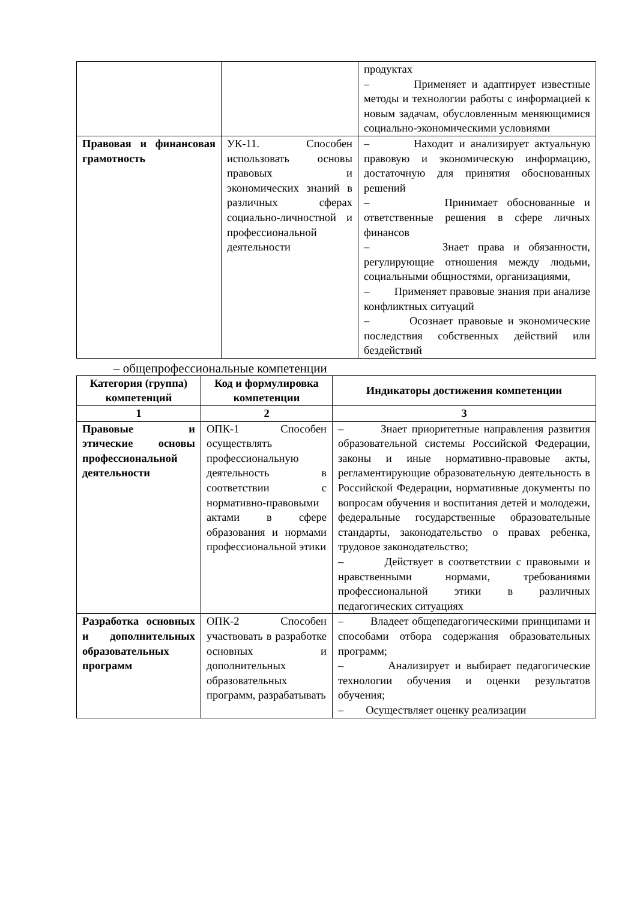| | | продуктах – Применяет и адаптирует известные методы и технологии работы с информацией к новым задачам, обусловленным меняющимися социально-экономическими условиями |
| Правовая и финансовая грамотность | УК-11. Способен использовать основы правовых и экономических знаний в различных сферах социально-личностной и профессиональной деятельности | – Находит и анализирует актуальную правовую и экономическую информацию, достаточную для принятия обоснованных решений – Принимает обоснованные и ответственные решения в сфере личных финансов – Знает права и обязанности, регулирующие отношения между людьми, социальными общностями, организациями, – Применяет правовые знания при анализе конфликтных ситуаций – Осознает правовые и экономические последствия собственных действий или бездействий |
– общепрофессиональные компетенции
| Категория (группа) компетенций | Код и формулировка компетенции | Индикаторы достижения компетенции |
| --- | --- | --- |
| 1 | 2 | 3 |
| Правовые и этические основы профессиональной деятельности | ОПК-1 Способен осуществлять профессиональную деятельность в соответствии с нормативно-правовыми актами в сфере образования и нормами профессиональной этики | – Знает приоритетные направления развития образовательной системы Российской Федерации, законы и иные нормативно-правовые акты, регламентирующие образовательную деятельность в Российской Федерации, нормативные документы по вопросам обучения и воспитания детей и молодежи, федеральные государственные образовательные стандарты, законодательство о правах ребенка, трудовое законодательство; – Действует в соответствии с правовыми и нравственными нормами, требованиями профессиональной этики в различных педагогических ситуациях |
| Разработка основных и дополнительных образовательных программ | ОПК-2 Способен участвовать в разработке основных и дополнительных образовательных программ, разрабатывать | – Владеет общепедагогическими принципами и способами отбора содержания образовательных программ; – Анализирует и выбирает педагогические технологии обучения и оценки результатов обучения; – Осуществляет оценку реализации |